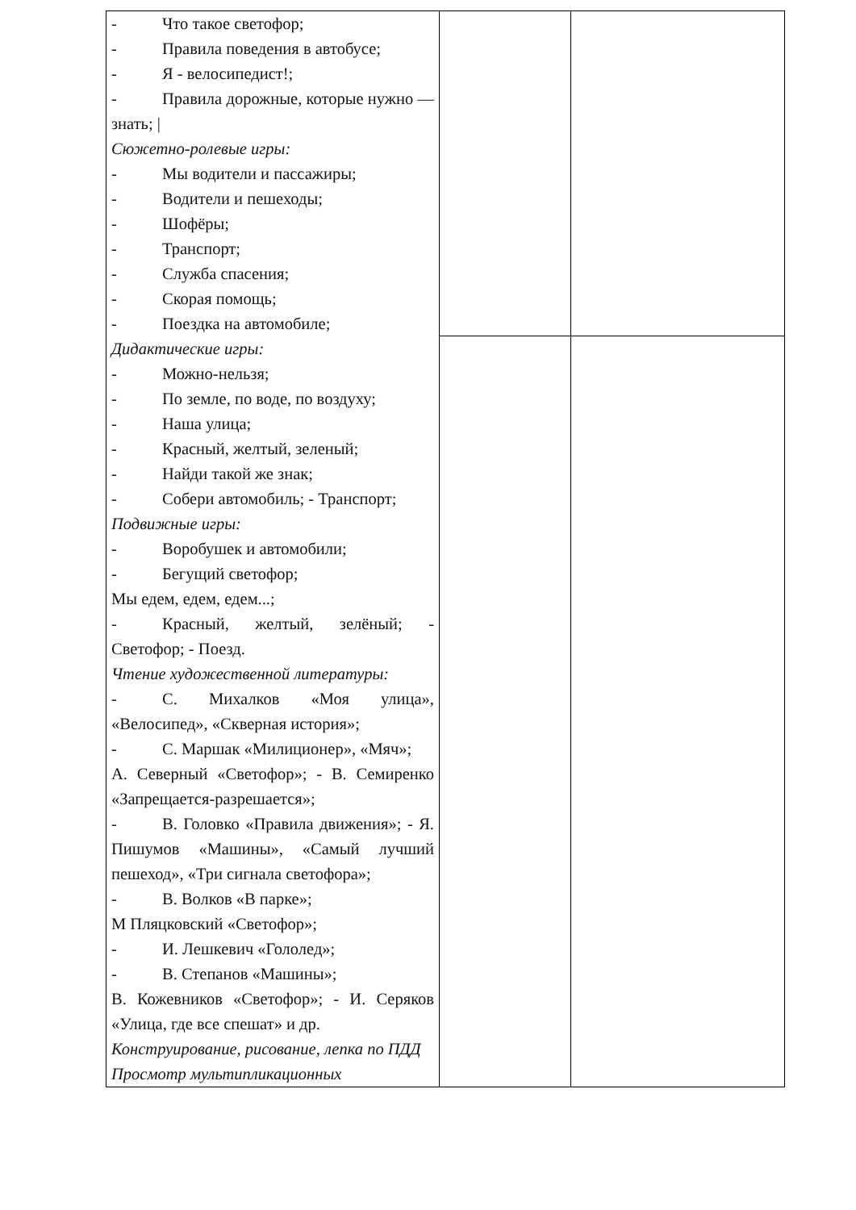| - Что такое светофор; - Правила поведения в автобусе; - Я - велосипедист!; - Правила дорожные, которые нужно — знать; / Сюжетно-ролевые игры: - Мы водители и пассажиры; - Водители и пешеходы; - Шофёры; - Транспорт; - Служба спасения; - Скорая помощь; - Поездка на автомобиле; Дидактические игры: - Можно-нельзя; - По земле, по воде, по воздуху; - Наша улица; - Красный, желтый, зеленый; - Найди такой же знак; - Собери автомобиль; - Транспорт; Подвижные игры: - Воробушек и автомобили; - Бегущий светофор; Мы едем, едем, едем...; - Красный, желтый, зелёный; - Светофор; - Поезд. Чтение художественной литературы: - С. Михалков «Моя улица», «Велосипед», «Скверная история»; - С. Маршак «Милиционер», «Мяч»; А. Северный «Светофор»; - В. Семиренко «Запрещается-разрешается»; - В. Головко «Правила движения»; - Я. Пишумов «Машины», «Самый лучший пешеход», «Три сигнала светофора»; - В. Волков «В парке»; М Пляцковский «Светофор»; - И. Лешкевич «Гололед»; - В. Степанов «Машины»; В. Кожевников «Светофор»; - И. Серяков «Улица, где все спешат» и др. Конструирование, рисование, лепка по ПДД Просмотр мультипликационных | | |